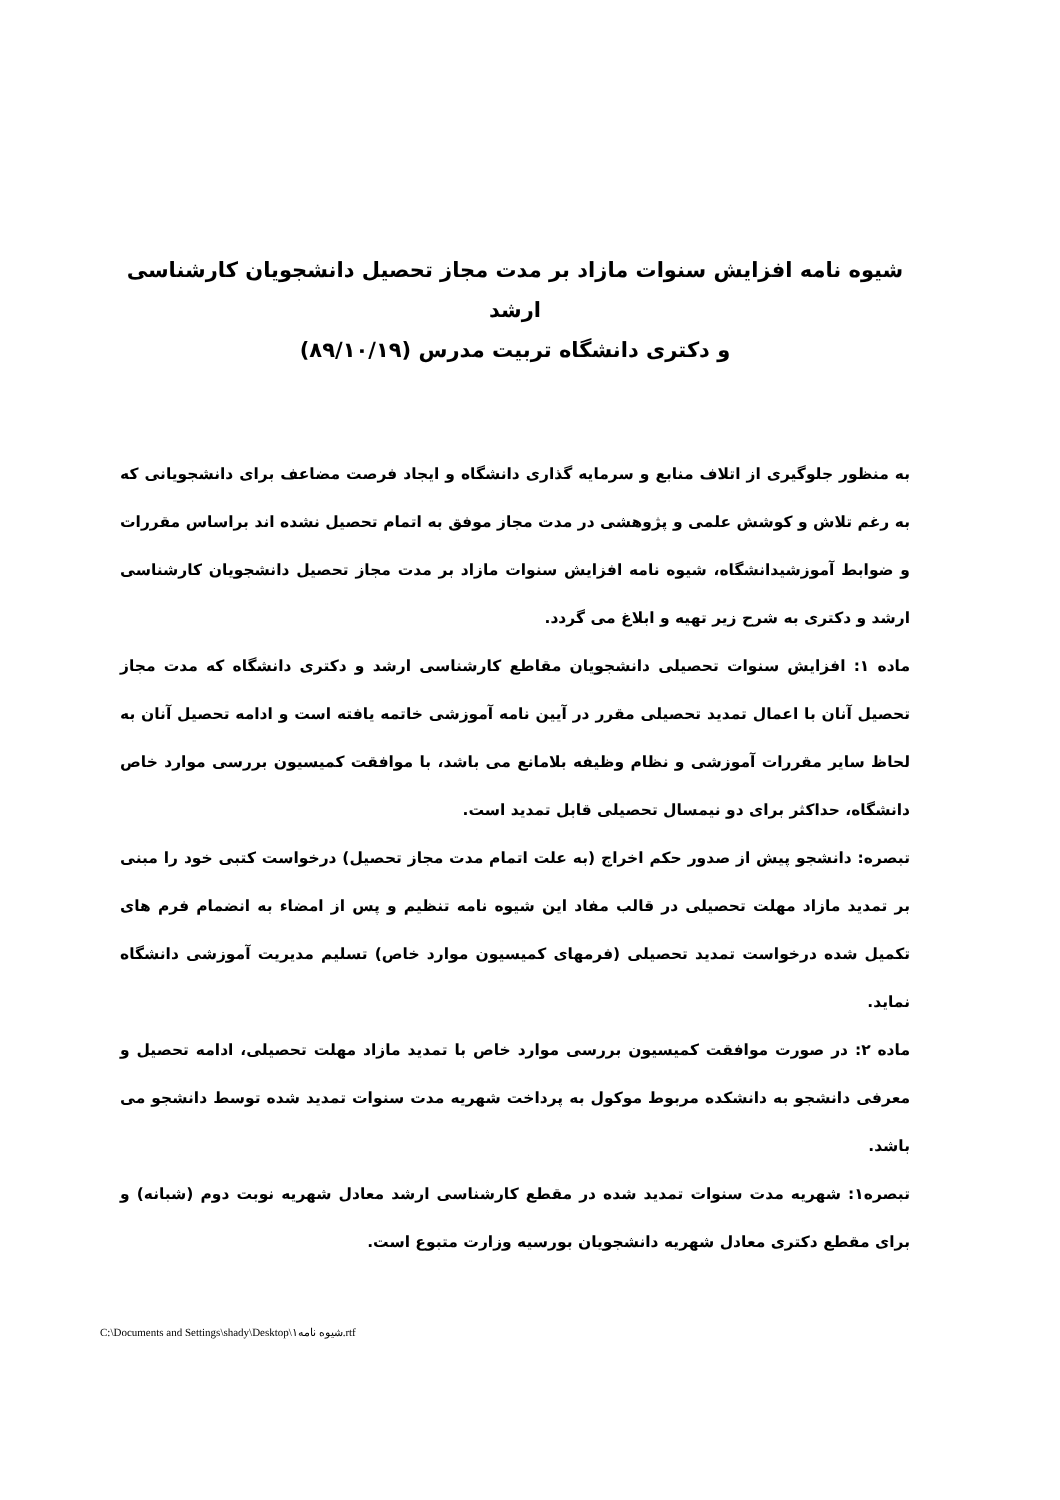شیوه نامه افزایش سنوات مازاد بر مدت مجاز تحصیل دانشجویان کارشناسی ارشد
و دکتری دانشگاه تربیت مدرس (۸۹/۱۰/۱۹)
به منظور جلوگیری از اتلاف منابع و سرمایه گذاری دانشگاه و ایجاد فرصت مضاعف برای دانشجویانی که به رغم تلاش و کوشش علمی و پژوهشی در مدت مجاز موفق به اتمام تحصیل نشده اند براساس مقررات و ضوابط آموزشیدانشگاه، شیوه نامه افزایش سنوات مازاد بر مدت مجاز تحصیل دانشجویان کارشناسی ارشد و دکتری به شرح زیر تهیه و ابلاغ می گردد.
ماده ۱: افزایش سنوات تحصیلی دانشجویان مقاطع کارشناسی ارشد و دکتری دانشگاه که مدت مجاز تحصیل آنان با اعمال تمدید تحصیلی مقرر در آیین نامه آموزشی خاتمه یافته است و ادامه تحصیل آنان به لحاظ سایر مقررات آموزشی و نظام وظیفه بلامانع می باشد، با موافقت کمیسیون بررسی موارد خاص دانشگاه، حداکثر برای دو نیمسال تحصیلی قابل تمدید است.
تبصره: دانشجو پیش از صدور حکم اخراج (به علت اتمام مدت مجاز تحصیل) درخواست کتبی خود را مبنی بر تمدید مازاد مهلت تحصیلی در قالب مفاد این شیوه نامه تنظیم و پس از امضاء به انضمام فرم های تکمیل شده درخواست تمدید تحصیلی (فرمهای کمیسیون موارد خاص) تسلیم مدیریت آموزشی دانشگاه نماید.
ماده ۲: در صورت موافقت کمیسیون بررسی موارد خاص با تمدید مازاد مهلت تحصیلی، ادامه تحصیل و معرفی دانشجو به دانشکده مربوط موکول به پرداخت شهریه مدت سنوات تمدید شده توسط دانشجو می باشد.
تبصره۱: شهریه مدت سنوات تمدید شده در مقطع کارشناسی ارشد معادل شهریه نوبت دوم (شبانه) و برای مقطع دکتری معادل شهریه دانشجویان بورسیه وزارت متبوع است.
C:\Documents and Settings\shady\Desktop\شیوه نامه۱.rtf